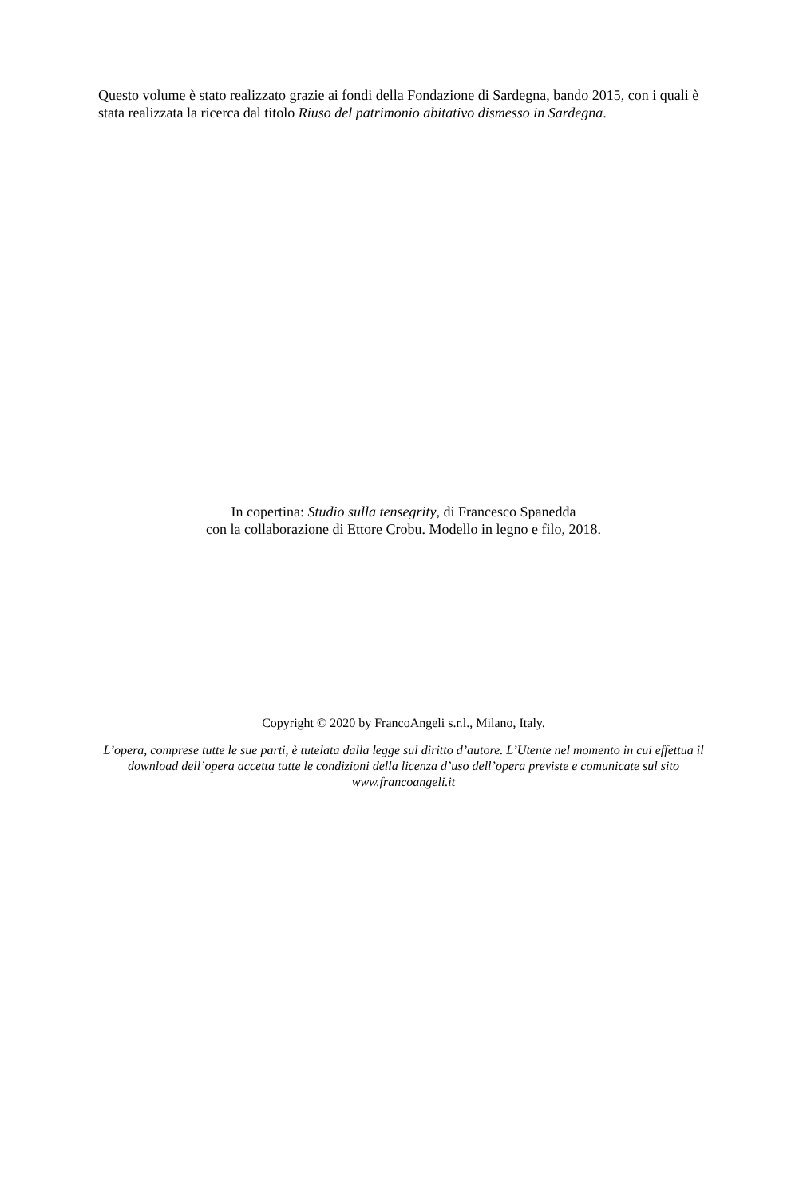Questo volume è stato realizzato grazie ai fondi della Fondazione di Sardegna, bando 2015, con i quali è stata realizzata la ricerca dal titolo Riuso del patrimonio abitativo dismesso in Sardegna.
In copertina: Studio sulla tensegrity, di Francesco Spanedda
con la collaborazione di Ettore Crobu. Modello in legno e filo, 2018.
Copyright © 2020 by FrancoAngeli s.r.l., Milano, Italy.
L’opera, comprese tutte le sue parti, è tutelata dalla legge sul diritto d’autore. L’Utente nel momento in cui effettua il download dell’opera accetta tutte le condizioni della licenza d’uso dell’opera previste e comunicate sul sito www.francoangeli.it